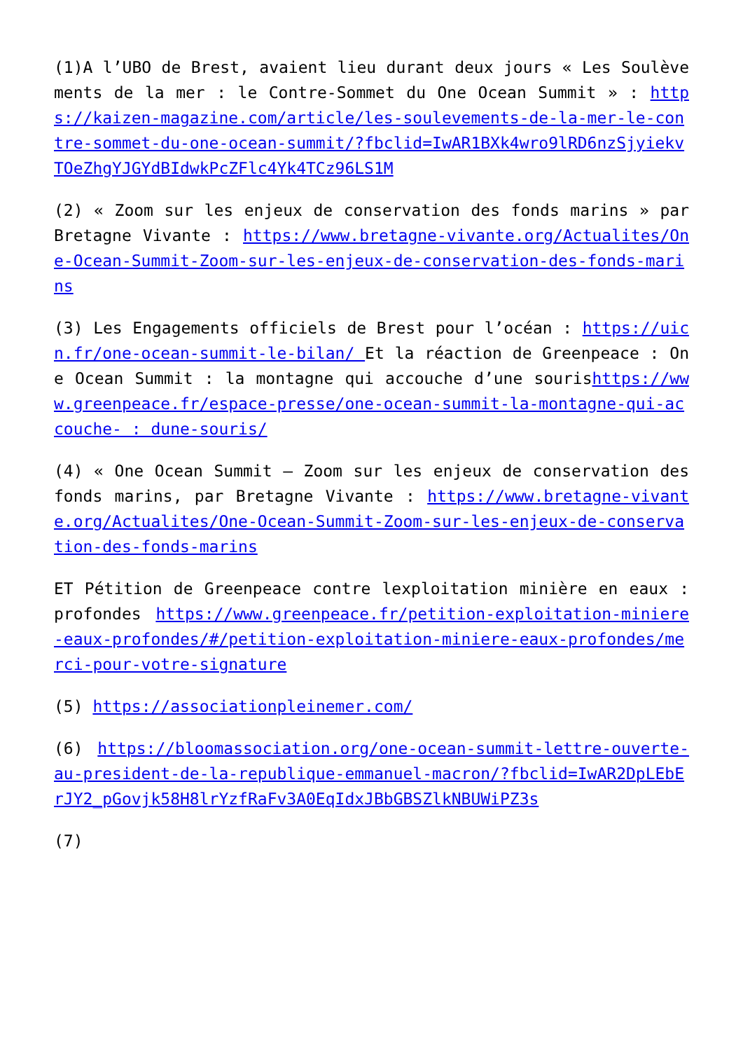(1)A l’UBO de Brest, avaient lieu durant deux jours « Les Soulèvements de la mer : le Contre-Sommet du One Ocean Summit » : https://kaizen-magazine.com/article/les-soulevements-de-la-mer-le-contre-sommet-du-one-ocean-summit/?fbclid=IwAR1BXk4wro9lRD6nzSjyiekvTOeZhgYJGYdBIdwkPcZFlc4Yk4TCz96LS1M
(2) « Zoom sur les enjeux de conservation des fonds marins » par Bretagne Vivante : https://www.bretagne-vivante.org/Actualites/One-Ocean-Summit-Zoom-sur-les-enjeux-de-conservation-des-fonds-marins
(3) Les Engagements officiels de Brest pour l’océan : https://uicn.fr/one-ocean-summit-le-bilan/ Et la réaction de Greenpeace : One Ocean Summit : la montagne qui accouche d’une sourishttps://www.greenpeace.fr/espace-presse/one-ocean-summit-la-montagne-qui-accouche- : dune-souris/
(4) « One Ocean Summit – Zoom sur les enjeux de conservation des fonds marins, par Bretagne Vivante : https://www.bretagne-vivante.org/Actualites/One-Ocean-Summit-Zoom-sur-les-enjeux-de-conservation-des-fonds-marins
ET Pétition de Greenpeace contre lexploitation minière en eaux : profondes https://www.greenpeace.fr/petition-exploitation-miniere-eaux-profondes/#/petition-exploitation-miniere-eaux-profondes/merci-pour-votre-signature
(5) https://associationpleinemer.com/
(6) https://bloomassociation.org/one-ocean-summit-lettre-ouverte-au-president-de-la-republique-emmanuel-macron/?fbclid=IwAR2DpLEbErJY2_pGovjk58H8lrYzfRaFv3A0EqIdxJBbGBSZlkNBUWiPZ3s
(7)